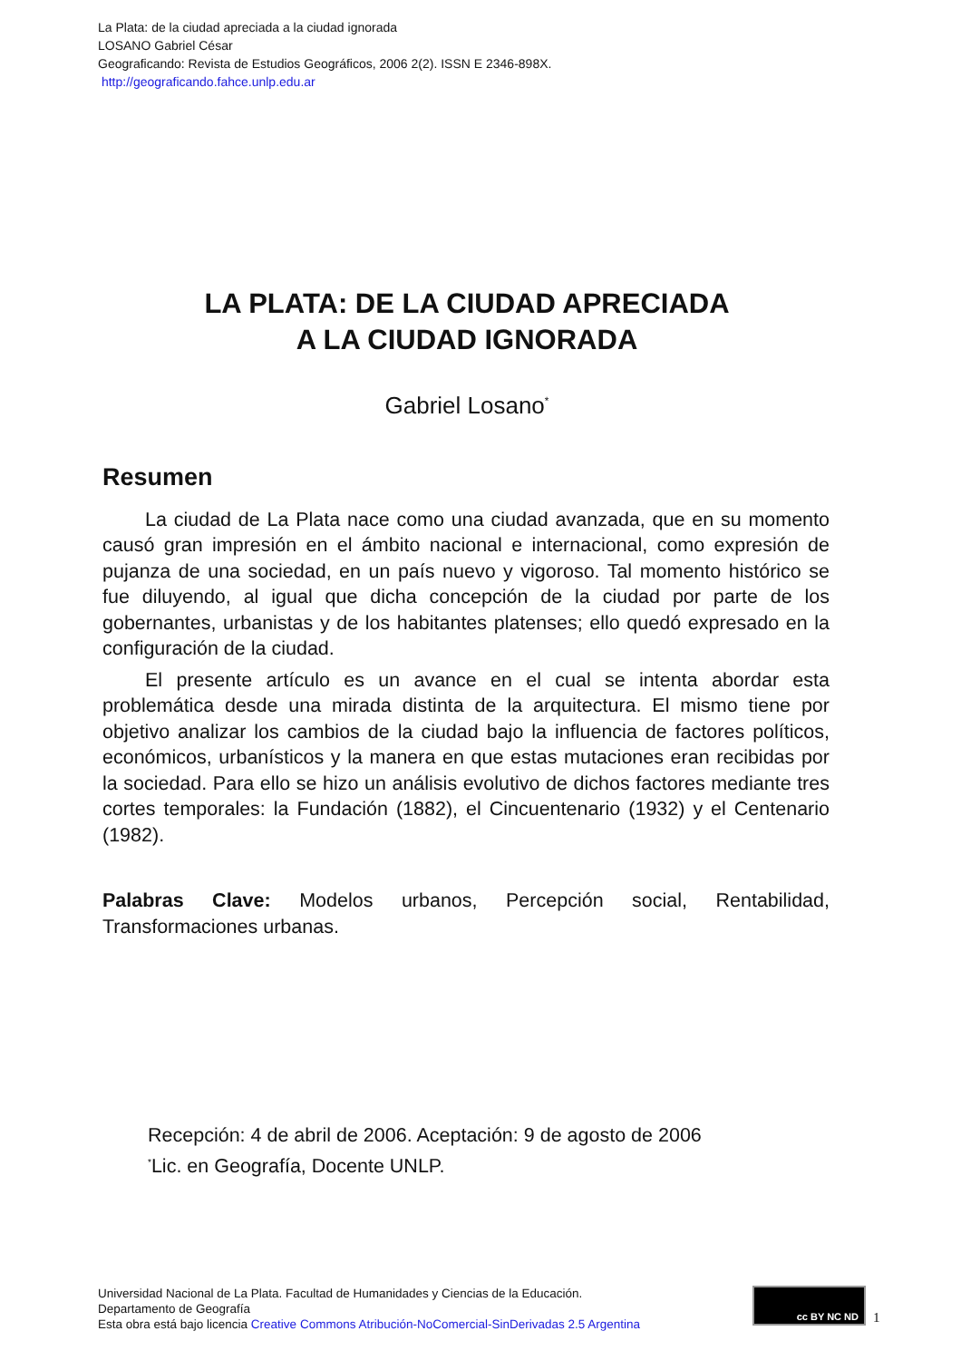La Plata: de la ciudad apreciada a la ciudad ignorada
LOSANO Gabriel César
Geograficando: Revista de Estudios Geográficos, 2006 2(2). ISSN E 2346-898X.
http://geograficando.fahce.unlp.edu.ar
LA PLATA: DE LA CIUDAD APRECIADA
A LA CIUDAD IGNORADA
Gabriel Losano<sup>*</sup>
Resumen
La ciudad de La Plata nace como una ciudad avanzada, que en su momento causó gran impresión en el ámbito nacional e internacional, como expresión de pujanza de una sociedad, en un país nuevo y vigoroso. Tal momento histórico se fue diluyendo, al igual que dicha concepción de la ciudad por parte de los gobernantes, urbanistas y de los habitantes platenses; ello quedó expresado en la configuración de la ciudad.
El presente artículo es un avance en el cual se intenta abordar esta problemática desde una mirada distinta de la arquitectura. El mismo tiene por objetivo analizar los cambios de la ciudad bajo la influencia de factores políticos, económicos, urbanísticos y la manera en que estas mutaciones eran recibidas por la sociedad. Para ello se hizo un análisis evolutivo de dichos factores mediante tres cortes temporales: la Fundación (1882), el Cincuentenario (1932) y el Centenario (1982).
Palabras Clave: Modelos urbanos, Percepción social, Rentabilidad, Transformaciones urbanas.
Recepción: 4 de abril de 2006. Aceptación: 9 de agosto de 2006
<sup>*</sup> Lic. en Geografía, Docente UNLP.
Universidad Nacional de La Plata. Facultad de Humanidades y Ciencias de la Educación.
Departamento de Geografía
Esta obra está bajo licencia Creative Commons Atribución-NoComercial-SinDerivadas 2.5 Argentina
cc BY NC ND
1